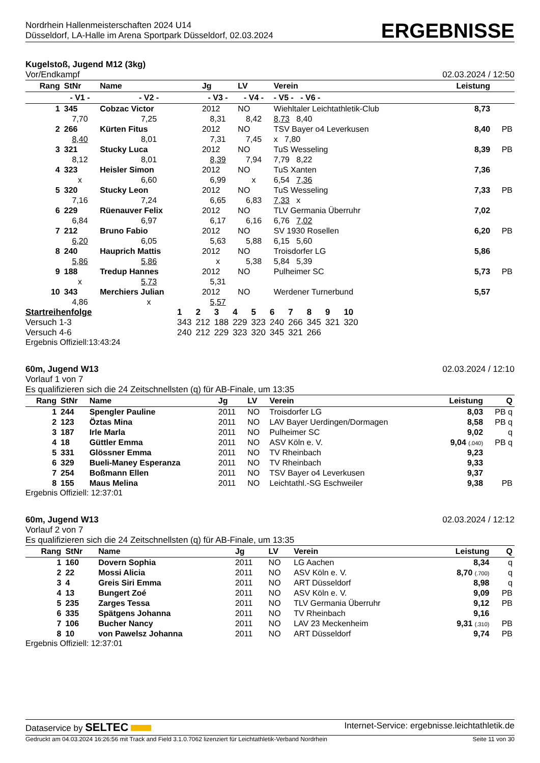Nordrhein Hallenmeisterschaften 2024 U14
Düsseldorf, LA-Halle im Arena Sportpark Düsseldorf, 02.03.2024
ERGEBNISSE
Kugelstoß, Jugend M12 (3kg)
Vor/Endkampf 02.03.2024 / 12:50
| Rang | StNr | Name | | Jg | LV | Verein | | Leistung | |
| --- | --- | --- | --- | --- | --- | --- | --- | --- | --- |
| | - V1 - | | - V2 - | - V3 - | - V4 - | | - V5 - - V6 - | | |
| 1 | 345 | Cobzac Victor | | 2012 | NO | Wiehltaler Leichtathletik-Club | | 8,73 | |
| | 7,70 | | 7,25 | 8,31 | 8,42 | | 8,73 8,40 | | |
| 2 | 266 | Kürten Fitus | | 2012 | NO | TSV Bayer o4 Leverkusen | | 8,40 | PB |
| | 8,40 | | 8,01 | 7,31 | 7,45 | | x 7,80 | | |
| 3 | 321 | Stucky Luca | | 2012 | NO | TuS Wesseling | | 8,39 | PB |
| | 8,12 | | 8,01 | 8,39 | 7,94 | | 7,79 8,22 | | |
| 4 | 323 | Heisler Simon | | 2012 | NO | TuS Xanten | | 7,36 | |
| | x | | 6,60 | 6,99 | x | | 6,54 7,36 | | |
| 5 | 320 | Stucky Leon | | 2012 | NO | TuS Wesseling | | 7,33 | PB |
| | 7,16 | | 7,24 | 6,65 | 6,83 | | 7,33 x | | |
| 6 | 229 | Rüenauver Felix | | 2012 | NO | TLV Germania Überruhr | | 7,02 | |
| | 6,84 | | 6,97 | 6,17 | 6,16 | | 6,76 7,02 | | |
| 7 | 212 | Bruno Fabio | | 2012 | NO | SV 1930 Rosellen | | 6,20 | PB |
| | 6,20 | | 6,05 | 5,63 | 5,88 | | 6,15 5,60 | | |
| 8 | 240 | Hauprich Mattis | | 2012 | NO | Troisdorfer LG | | 5,86 | |
| | 5,86 | | 5,86 | x | 5,38 | | 5,84 5,39 | | |
| 9 | 188 | Tredup Hannes | | 2012 | NO | Pulheimer SC | | 5,73 | PB |
| | x | | 5,73 | 5,31 | | | | | |
| 10 | 343 | Merchiers Julian | | 2012 | NO | Werdener Turnerbund | | 5,57 | |
| | 4,86 | | x | 5,57 | | | | | |
| Startreihenfolge | 1 | 2 | 3 | 4 | 5 | 6 | 7 | 8 | 9 | 10 |
| Versuch 1-3 | 343 | 212 | 188 | 229 | 323 | 240 | 266 | 345 | 321 | 320 |
| Versuch 4-6 | 240 | 212 | 229 | 323 | 320 | 345 | 321 | 266 | | |
Ergebnis Offiziell:13:43:24
60m, Jugend W13 02.03.2024 / 12:10
Vorlauf 1 von 7
Es qualifizieren sich die 24 Zeitschnellsten (q) für AB-Finale, um 13:35
| Rang | StNr | Name | Jg | LV | Verein | Leistung | Q |
| --- | --- | --- | --- | --- | --- | --- | --- |
| 1 | 244 | Spengler Pauline | 2011 | NO | Troisdorfer LG | 8,03 | PB q |
| 2 | 123 | Öztas Mina | 2011 | NO | LAV Bayer Uerdingen/Dormagen | 8,58 | PB q |
| 3 | 187 | Irle Marla | 2011 | NO | Pulheimer SC | 9,02 | q |
| 4 | 18 | Güttler Emma | 2011 | NO | ASV Köln e. V. | 9,04 (.040) | PB q |
| 5 | 331 | Glössner Emma | 2011 | NO | TV Rheinbach | 9,23 | |
| 6 | 329 | Bueli-Maney Esperanza | 2011 | NO | TV Rheinbach | 9,33 | |
| 7 | 254 | Boßmann Ellen | 2011 | NO | TSV Bayer o4 Leverkusen | 9,37 | |
| 8 | 155 | Maus Melina | 2011 | NO | Leichtathl.-SG Eschweiler | 9,38 | PB |
Ergebnis Offiziell: 12:37:01
60m, Jugend W13 02.03.2024 / 12:12
Vorlauf 2 von 7
Es qualifizieren sich die 24 Zeitschnellsten (q) für AB-Finale, um 13:35
| Rang | StNr | Name | Jg | LV | Verein | Leistung | Q |
| --- | --- | --- | --- | --- | --- | --- | --- |
| 1 | 160 | Dovern Sophia | 2011 | NO | LG Aachen | 8,34 | q |
| 2 | 22 | Mossi Alicia | 2011 | NO | ASV Köln e. V. | 8,70 (.700) | q |
| 3 | 4 | Greis Siri Emma | 2011 | NO | ART Düsseldorf | 8,98 | q |
| 4 | 13 | Bungert Zoé | 2011 | NO | ASV Köln e. V. | 9,09 | PB |
| 5 | 235 | Zarges Tessa | 2011 | NO | TLV Germania Überruhr | 9,12 | PB |
| 6 | 335 | Spätgens Johanna | 2011 | NO | TV Rheinbach | 9,16 | |
| 7 | 106 | Bucher Nancy | 2011 | NO | LAV 23 Meckenheim | 9,31 (.310) | PB |
| 8 | 10 | von Pawelsz Johanna | 2011 | NO | ART Düsseldorf | 9,74 | PB |
Ergebnis Offiziell: 12:37:01
Dataservice by SELTEC Internet-Service: ergebnisse.leichtathletik.de
Gedruckt am 04.03.2024 16:26:56 mit Track and Field 3.1.0.7062 lizenziert für Leichtathletik-Verband Nordrhein Seite 11 von 30